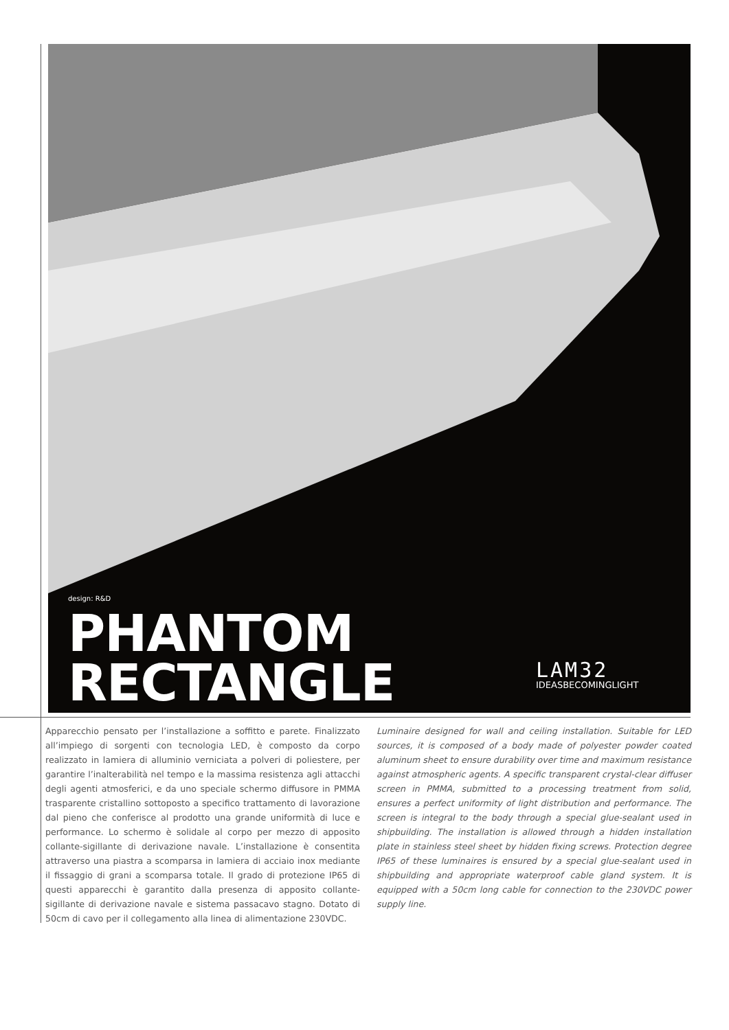design: R&D
PHANTOM
RECTANGLE
LAM32
IDEASBECOMINGLIGHT
Apparecchio pensato per l’installazione a soffitto e parete. Finalizzato all’impiego di sorgenti con tecnologia LED, è composto da corpo realizzato in lamiera di alluminio verniciata a polveri di poliestere, per garantire l’inalterabilità nel tempo e la massima resistenza agli attacchi degli agenti atmosferici, e da uno speciale schermo diffusore in PMMA trasparente cristallino sottoposto a specifico trattamento di lavorazione dal pieno che conferisce al prodotto una grande uniformità di luce e performance. Lo schermo è solidale al corpo per mezzo di apposito collante-sigillante di derivazione navale. L’installazione è consentita attraverso una piastra a scomparsa in lamiera di acciaio inox mediante il fissaggio di grani a scomparsa totale. Il grado di protezione IP65 di questi apparecchi è garantito dalla presenza di apposito collante-sigillante di derivazione navale e sistema passacavo stagno. Dotato di 50cm di cavo per il collegamento alla linea di alimentazione 230VDC.
Luminaire designed for wall and ceiling installation. Suitable for LED sources, it is composed of a body made of polyester powder coated aluminum sheet to ensure durability over time and maximum resistance against atmospheric agents. A specific transparent crystal-clear diffuser screen in PMMA, submitted to a processing treatment from solid, ensures a perfect uniformity of light distribution and performance. The screen is integral to the body through a special glue-sealant used in shipbuilding. The installation is allowed through a hidden installation plate in stainless steel sheet by hidden fixing screws. Protection degree IP65 of these luminaires is ensured by a special glue-sealant used in shipbuilding and appropriate waterproof cable gland system. It is equipped with a 50cm long cable for connection to the 230VDC power supply line.